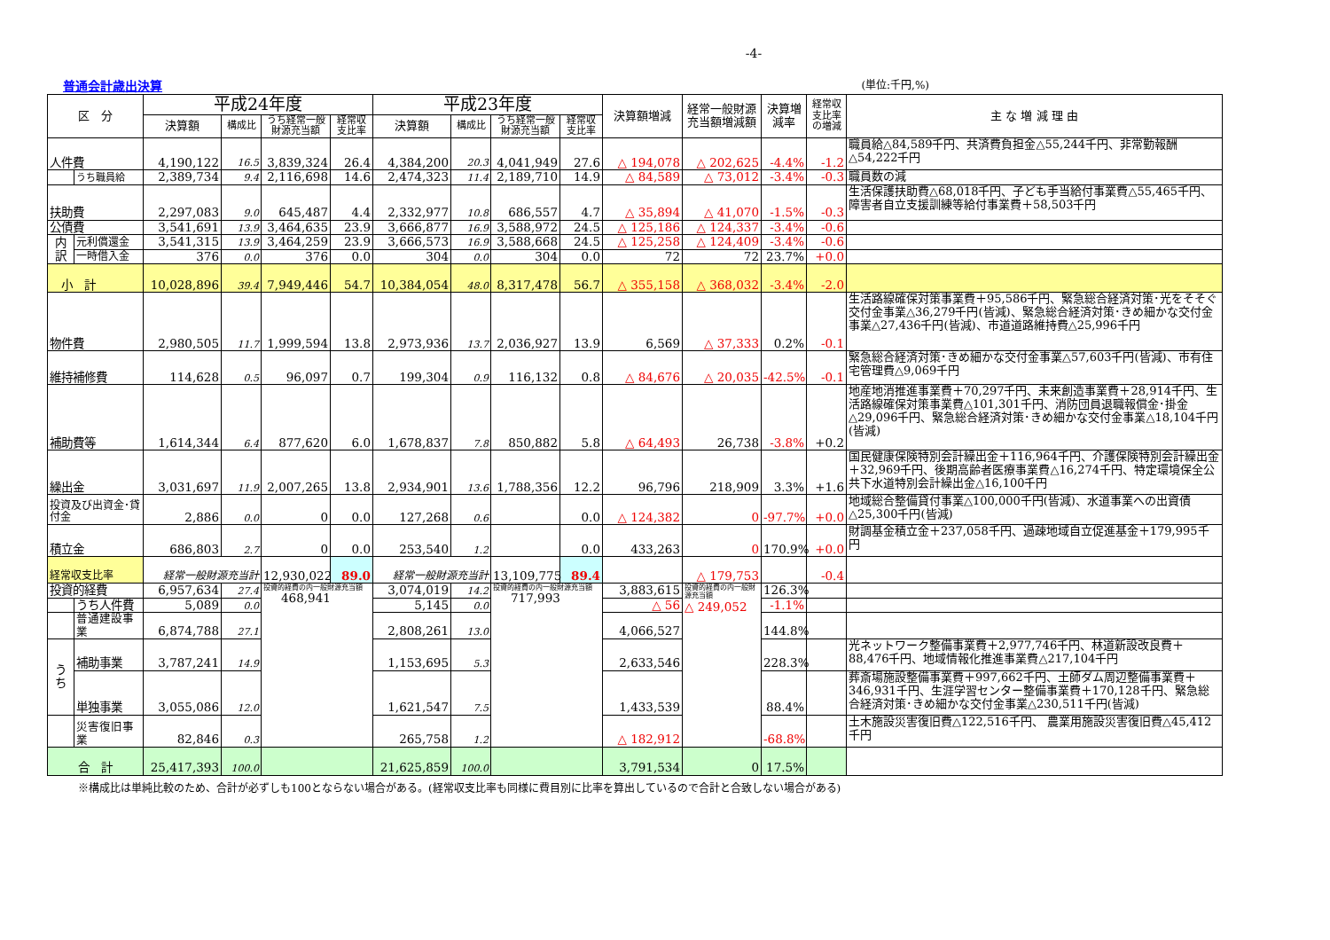-4-
普通会計歳出決算 (単位:千円,%)
| 区 分 | | 平成24年度 | | | | 平成23年度 | | | | 決算額増減 | 経常一般財源充当額増減額 | 決算増減率 | 経常収支比率の増減 | 主 な 増 減 理 由 |
| --- | --- | --- | --- | --- | --- | --- | --- | --- | --- | --- | --- | --- | --- | --- |
| | | 決算額 | 構成比 | うち経常一般財源充当額 | 経常収支比率 | 決算額 | 構成比 | うち経常一般財源充当額 | 経常収支比率 | | | | | |
| 人件費 | | 4,190,122 | 16.5 | 3,839,324 | 26.4 | 4,384,200 | 20.3 | 4,041,949 | 27.6 | △ 194,078 | △ 202,625 | -4.4% | -1.2 | 職員給△84,589千円、共済費負担金△55,244千円、非常勤報酬△54,222千円 |
| | うち職員給 | 2,389,734 | 9.4 | 2,116,698 | 14.6 | 2,474,323 | 11.4 | 2,189,710 | 14.9 | △ 84,589 | △ 73,012 | -3.4% | -0.3 | 職員数の減 |
| 扶助費 | | 2,297,083 | 9.0 | 645,487 | 4.4 | 2,332,977 | 10.8 | 686,557 | 4.7 | △ 35,894 | △ 41,070 | -1.5% | -0.3 | 生活保護扶助費△68,018千円、子ども手当給付事業費△55,465千円、障害者自立支援訓練等給付事業費＋58,503千円 |
| 公債費 | | 3,541,691 | 13.9 | 3,464,635 | 23.9 | 3,666,877 | 16.9 | 3,588,972 | 24.5 | △ 125,186 | △ 124,337 | -3.4% | -0.6 | |
| 内訳 | 元利償還金 | 3,541,315 | 13.9 | 3,464,259 | 23.9 | 3,666,573 | 16.9 | 3,588,668 | 24.5 | △ 125,258 | △ 124,409 | -3.4% | -0.6 | |
| | 一時借入金 | 376 | 0.0 | 376 | 0.0 | 304 | 0.0 | 304 | 0.0 | 72 | 72 | 23.7% | +0.0 | |
| 小 計 | | 10,028,896 | 39.4 | 7,949,446 | 54.7 | 10,384,054 | 48.0 | 8,317,478 | 56.7 | △ 355,158 | △ 368,032 | -3.4% | -2.0 | |
| 物件費 | | 2,980,505 | 11.7 | 1,999,594 | 13.8 | 2,973,936 | 13.7 | 2,036,927 | 13.9 | 6,569 | △ 37,333 | 0.2% | -0.1 | 生活路線確保対策事業費＋95,586千円、緊急総合経済対策･光をそそぐ交付金事業△36,279千円(皆減)、緊急総合経済対策･きめ細かな交付金事業△27,436千円(皆減)、市道道路維持費△25,996千円 |
| 維持補修費 | | 114,628 | 0.5 | 96,097 | 0.7 | 199,304 | 0.9 | 116,132 | 0.8 | △ 84,676 | △ 20,035 | -42.5% | -0.1 | 緊急総合経済対策･きめ細かな交付金事業△57,603千円(皆減)、市有住宅管理費△9,069千円 |
| 補助費等 | | 1,614,344 | 6.4 | 877,620 | 6.0 | 1,678,837 | 7.8 | 850,882 | 5.8 | △ 64,493 | 26,738 | -3.8% | +0.2 | 地産地消推進事業費＋70,297千円、未来創造事業費＋28,914千円、生活路線確保対策事業費△101,301千円、消防団員退職報償金･掛金△29,096千円、緊急総合経済対策･きめ細かな交付金事業△18,104千円(皆減) |
| 繰出金 | | 3,031,697 | 11.9 | 2,007,265 | 13.8 | 2,934,901 | 13.6 | 1,788,356 | 12.2 | 96,796 | 218,909 | 3.3% | +1.6 | 国民健康保険特別会計繰出金＋116,964千円、介護保険特別会計繰出金＋32,969千円、後期高齢者医療事業費△16,274千円、特定環境保全公共下水道特別会計繰出金△16,100千円 |
| 投資及び出資金･貸付金 | | 2,886 | 0.0 | 0 | 0.0 | 127,268 | 0.6 | | 0.0 | △ 124,382 | 0 | -97.7% | +0.0 | 地域総合整備貸付事業△100,000千円(皆減)、水道事業への出資債△25,300千円(皆減) |
| 積立金 | | 686,803 | 2.7 | 0 | 0.0 | 253,540 | 1.2 | | 0.0 | 433,263 | 0 | 170.9% | +0.0 | 財調基金積立金＋237,058千円、過疎地域自立促進基金＋179,995千円 |
| 経常収支比率 | | 経常一般財源充当計 | | 12,930,022 | 89.0 | 経常一般財源充当計 | | 13,109,775 | 89.4 | | △ 179,753 | | -0.4 | |
| 投資的経費 | | 6,957,634 | 27.4 | 投資的経費の内一般財源充当額 468,941 | | 3,074,019 | 14.2 | 投資的経費の内一般財源充当額 717,993 | | 3,883,615 | 投資的経費の内一般財源充当額 △ 249,052 | 126.3% | | |
| | うち人件費 | 5,089 | 0.0 | | | 5,145 | 0.0 | | | △ 56 | | -1.1% | | |
| | 普通建設事業 | 6,874,788 | 27.1 | | | 2,808,261 | 13.0 | | | 4,066,527 | | 144.8% | | |
| うち | 補助事業 | 3,787,241 | 14.9 | | | 1,153,695 | 5.3 | | | 2,633,546 | | 228.3% | | 光ネットワーク整備事業費＋2,977,746千円、林道新設改良費＋88,476千円、地域情報化推進事業費△217,104千円 |
| | 単独事業 | 3,055,086 | 12.0 | | | 1,621,547 | 7.5 | | | 1,433,539 | | 88.4% | | 葬斎場施設整備事業費＋997,662千円、土師ダム周辺整備事業費＋346,931千円、生涯学習センター整備事業費＋170,128千円、緊急総合経済対策･きめ細かな交付金事業△230,511千円(皆減) |
| | 災害復旧事業 | 82,846 | 0.3 | | | 265,758 | 1.2 | | | △ 182,912 | | -68.8% | | 土木施設災害復旧費△122,516千円、 農業用施設災害復旧費△45,412千円 |
| 合 計 | | 25,417,393 | 100.0 | | | 21,625,859 | 100.0 | | | 3,791,534 | 0 | 17.5% | | |
※構成比は単純比較のため、合計が必ずしも100とならない場合がある。(経常収支比率も同様に費目別に比率を算出しているので合計と合致しない場合がある)